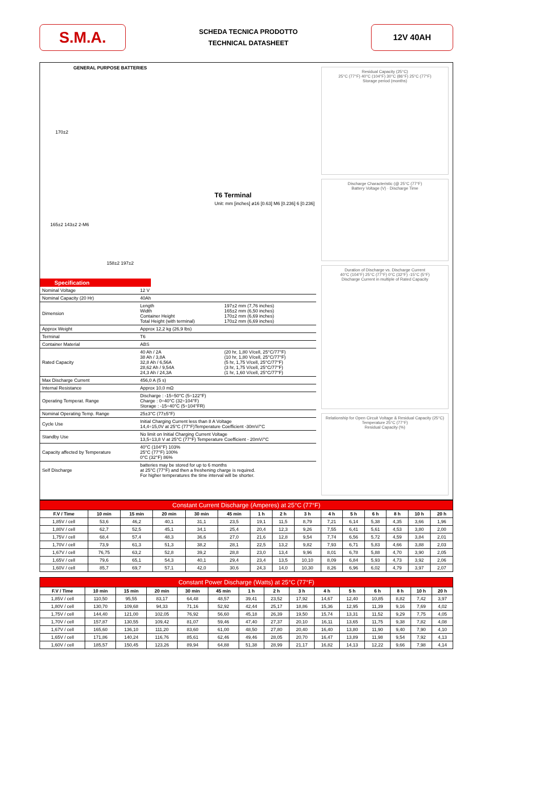S.M.A.
SCHEDA TECNICA PRODOTTO
TECHNICAL DATASHEET
12V 40AH
GENERAL PURPOSE BATTERIES
170±2
165±2 143±2 2-M6
158±2 197±2
T6 Terminal
Unit: mm [inches] ø16 [0.63] M6 [0.236] 6 [0.236]
Specification
| Nominal Voltage | 12 V | |
| Nominal Capacity (20 Hr) | 40Ah | |
| Dimension | Length Width Container Height Total Height (with terminal) | 197±2 mm (7,76 inches) 165±2 mm (6,50 inches) 170±2 mm (6,69 inches) 170±2 mm (6,69 inches) |
| Approx Weight | Approx 12,2 kg (26,9 lbs) | |
| Terminal | T6 | |
| Container Material | ABS | |
| Rated Capacity | 40 Ah / 2A 38 Ah / 3,8A 32,8 Ah / 6,56A 28,62 Ah / 9,54A 24,3 Ah / 24,3A | (20 hr, 1,80 V/cell, 25°C/77°F) (10 hr, 1,80 V/cell, 25°C/77°F) (5 hr, 1,75 V/cell, 25°C/77°F) (3 hr, 1,75 V/cell, 25°C/77°F) (1 hr, 1,60 V/cell, 25°C/77°F) |
| Max Discharge Current | 456,0 A (5 s) | |
| Internal Resistance | Approx 10,0 mΩ | |
| Operating Temperat. Range | Discharge : -15÷50°C (5÷122°F) Charge : 0÷40°C (32÷104°F) Storage : -15÷40°C (5÷104°FR) | |
| Nominal Operating Temp. Range | 25±3°C (77±5°F) | |
| Cycle Use | Initial Charging Current less than 8 A Voltage 14,4÷15,0V at 25°C (77°F)Temperature Coefficient -30mV/°C | |
| Standby Use | No limit on Initial Charging Current Voltage 13,5÷13,8 V at 25°C (77°F) Temperature Coefficient - 20mV/°C | |
| Capacity affected by Temperature | 40°C (104°F) 103% 25°C (77°F) 100% 0°C (32°F) 86% | |
| Self Discharge | batteries may be stored for up to 6 months at 25°C (77°F) and then a freshening charge is required. For higher temperatures the time interval will be shorter. | |
Residual Capacity (25°C)
25°C (77°F) 40°C (104°F) 30°C (86°F) 25°C (77°F)
Storage period (months)
Discharge Characteristic (@ 25°C (77°F)
Battery Voltage (V) · Discharge Time
Duration of Discharge vs. Discharge Current
40°C (104°F) 25°C (77°F) 0°C (32°F) -15°C (5°F)
Discharge Current in multiple of Rated Capacity
Relationship for Open Circuit Voltage & Residual Capacity (25°C)
Temperature 25°C (77°F)
Residual Capacity (%)
| Constant Current Discharge (Amperes) at 25°C (77°F) | | | | | | | | | | | | | | |
| F.V / Time | 10 min | 15 min | 20 min | 30 min | 45 min | 1 h | 2 h | 3 h | 4 h | 5 h | 6 h | 8 h | 10 h | 20 h |
| 1,85V / cell | 53,6 | 46,2 | 40,1 | 31,1 | 23,5 | 19,1 | 11,5 | 8,79 | 7,21 | 6,14 | 5,38 | 4,35 | 3,66 | 1,96 |
| 1,80V / cell | 62,7 | 52,5 | 45,1 | 34,1 | 25,4 | 20,4 | 12,3 | 9,26 | 7,55 | 6,41 | 5,61 | 4,53 | 3,80 | 2,00 |
| 1,75V / cell | 68,4 | 57,4 | 48,3 | 36,6 | 27,0 | 21,6 | 12,8 | 9,54 | 7,74 | 6,56 | 5,72 | 4,59 | 3,84 | 2,01 |
| 1,70V / cell | 73,9 | 61,3 | 51,3 | 38,2 | 28,1 | 22,5 | 13,2 | 9,82 | 7,93 | 6,71 | 5,83 | 4,66 | 3,88 | 2,03 |
| 1,67V / cell | 76,75 | 63,2 | 52,8 | 39,2 | 28,8 | 23,0 | 13,4 | 9,96 | 8,01 | 6,78 | 5,88 | 4,70 | 3,90 | 2,05 |
| 1,65V / cell | 79,6 | 65,1 | 54,3 | 40,1 | 29,4 | 23,4 | 13,5 | 10,10 | 8,09 | 6,84 | 5,93 | 4,73 | 3,92 | 2,06 |
| 1,60V / cell | 85,7 | 69,7 | 57,1 | 42,0 | 30,6 | 24,3 | 14,0 | 10,30 | 8,26 | 6,96 | 6,02 | 4,79 | 3,97 | 2,07 |
| Constant Power Discharge (Watts) at 25°C (77°F) | | | | | | | | | | | | | | |
| F.V / Time | 10 min | 15 min | 20 min | 30 min | 45 min | 1 h | 2 h | 3 h | 4 h | 5 h | 6 h | 8 h | 10 h | 20 h |
| 1,85V / cell | 110,50 | 95,55 | 83,17 | 64,48 | 48,57 | 39,41 | 23,52 | 17,92 | 14,67 | 12,40 | 10,85 | 8,82 | 7,42 | 3,97 |
| 1,80V / cell | 130,70 | 109,68 | 94,33 | 71,16 | 52,92 | 42,44 | 25,17 | 18,86 | 15,36 | 12,95 | 11,39 | 9,16 | 7,69 | 4,02 |
| 1,75V / cell | 144,40 | 121,00 | 102,05 | 76,92 | 56,60 | 45,18 | 26,39 | 19,50 | 15,74 | 13,31 | 11,52 | 9,29 | 7,75 | 4,05 |
| 1,70V / cell | 157,87 | 130,55 | 109,42 | 81,07 | 59,46 | 47,40 | 27,37 | 20,10 | 16,11 | 13,65 | 11,75 | 9,38 | 7,82 | 4,08 |
| 1,67V / cell | 165,60 | 136,10 | 111,20 | 83,60 | 61,00 | 48,50 | 27,80 | 20,40 | 16,40 | 13,80 | 11,90 | 9,40 | 7,90 | 4,10 |
| 1,65V / cell | 171,86 | 140,24 | 116,76 | 85,61 | 62,46 | 49,46 | 28,05 | 20,70 | 16,47 | 13,89 | 11,98 | 9,54 | 7,92 | 4,13 |
| 1,60V / cell | 185,57 | 150,45 | 123,26 | 89,94 | 64,88 | 51,38 | 28,99 | 21,17 | 16,82 | 14,13 | 12,22 | 9,66 | 7,98 | 4,14 |